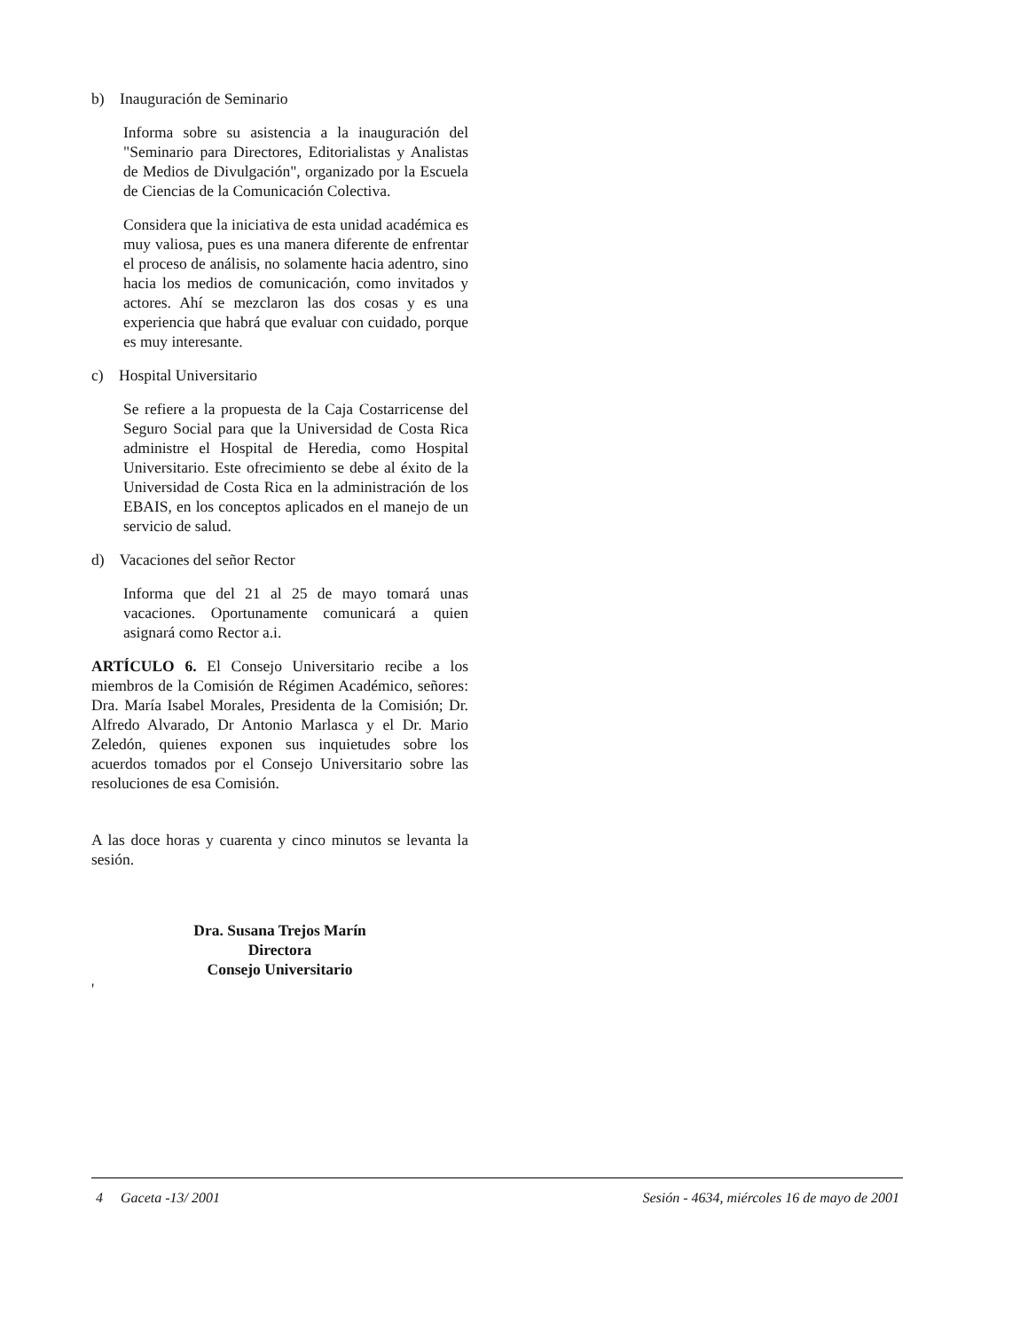b) Inauguración de Seminario
Informa sobre su asistencia a la inauguración del "Seminario para Directores, Editorialistas y Analistas de Medios de Divulgación", organizado por la Escuela de Ciencias de la Comunicación Colectiva.
Considera que la iniciativa de esta unidad académica es muy valiosa, pues es una manera diferente de enfrentar el proceso de análisis, no solamente hacia adentro, sino hacia los medios de comunicación, como invitados y actores. Ahí se mezclaron las dos cosas y es una experiencia que habrá que evaluar con cuidado, porque es muy interesante.
c) Hospital Universitario
Se refiere a la propuesta de la Caja Costarricense del Seguro Social para que la Universidad de Costa Rica administre el Hospital de Heredia, como Hospital Universitario. Este ofrecimiento se debe al éxito de la Universidad de Costa Rica en la administración de los EBAIS, en los conceptos aplicados en el manejo de un servicio de salud.
d) Vacaciones del señor Rector
Informa que del 21 al 25 de mayo tomará unas vacaciones. Oportunamente comunicará a quien asignará como Rector a.i.
ARTÍCULO 6. El Consejo Universitario recibe a los miembros de la Comisión de Régimen Académico, señores: Dra. María Isabel Morales, Presidenta de la Comisión; Dr. Alfredo Alvarado, Dr Antonio Marlasca y el Dr. Mario Zeledón, quienes exponen sus inquietudes sobre los acuerdos tomados por el Consejo Universitario sobre las resoluciones de esa Comisión.
A las doce horas y cuarenta y cinco minutos se levanta la sesión.
Dra. Susana Trejos Marín
Directora
Consejo Universitario
'
4 Gaceta -13/ 2001 Sesión - 4634, miércoles 16 de mayo de 2001